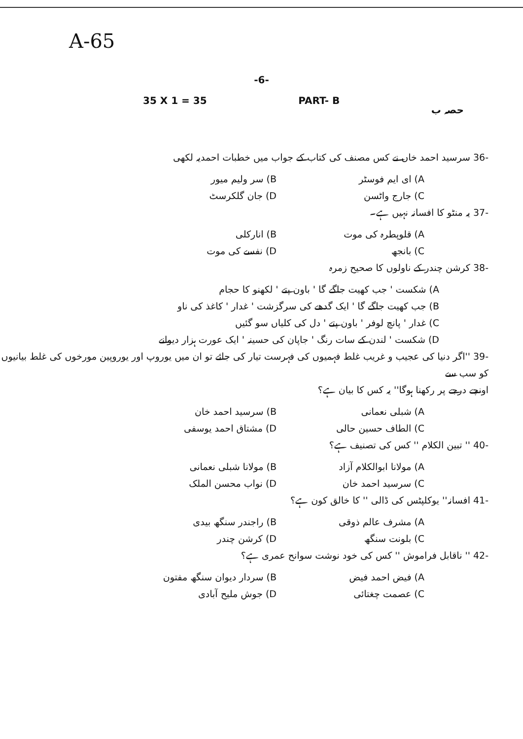A-65
-6-
35 X 1 = 35 PART- B حصہ ب
-36 سرسید احمد خاں نے کس مصنف کی کتاب کے جواب میں خطبات احمدیہ لکھی
A) ای ایم فوسٹر B) سر ولیم میور C) جارج واٹسن D) جان گلکرسٹ
-37 یہ منٹو کا افسانہ نہیں ہے۔
A) قلوپطرہ کی موت B) انارکلی C) بانجھ D) نفسے کی موت
-38 کرشن چندر کے ناولوں کا صحیح زمرہ
A) شکست ' جب کھیت جاگے گا ' باون پتے ' لکھنو کا حجام
B) جب کھیت جاگے گا ' ایک گدھے کی سرگزشت ' غدار ' کاغذ کی ناو
C) غدار ' پانچ لوفر ' باون پتے ' دل کی کلیاں سو گئیں
D) شکست ' لندن کے سات رنگ ' جاپان کی حسینہ ' ایک عورت ہزار دیوانے
-39 ''اگر دنیا کی عجیب و غریب غلط فہمیوں کی فہرست تیار کی جائے تو ان میں یوروپ اور یوروپین مورخوں کی غلط بیانیوں کو سب سے
اونچے درجے پر رکھنا ہوگا'' یہ کس کا بیان ہے؟
A) شبلی نعمانی B) سرسید احمد خان C) الطاف حسین حالی D) مشتاق احمد یوسفی
-40 '' تبین الکلام '' کس کی تصنیف ہے؟
A) مولانا ابوالکلام آزاد B) مولانا شبلی نعمانی C) سرسید احمد خان D) نواب محسن الملک
-41 افسانہ'' یوکلپٹس کی ڈالی '' کا خالق کون ہے؟
A) مشرف عالم ذوقی B) راجندر سنگھ بیدی C) بلونت سنگھ D) کرشن چندر
-42 '' ناقابل فراموش '' کس کی خود نوشت سوانح عمری ہے؟
A) فیض احمد فیض B) سردار دیوان سنگھ مفتون C) عصمت چغتائی D) جوش ملیح آبادی